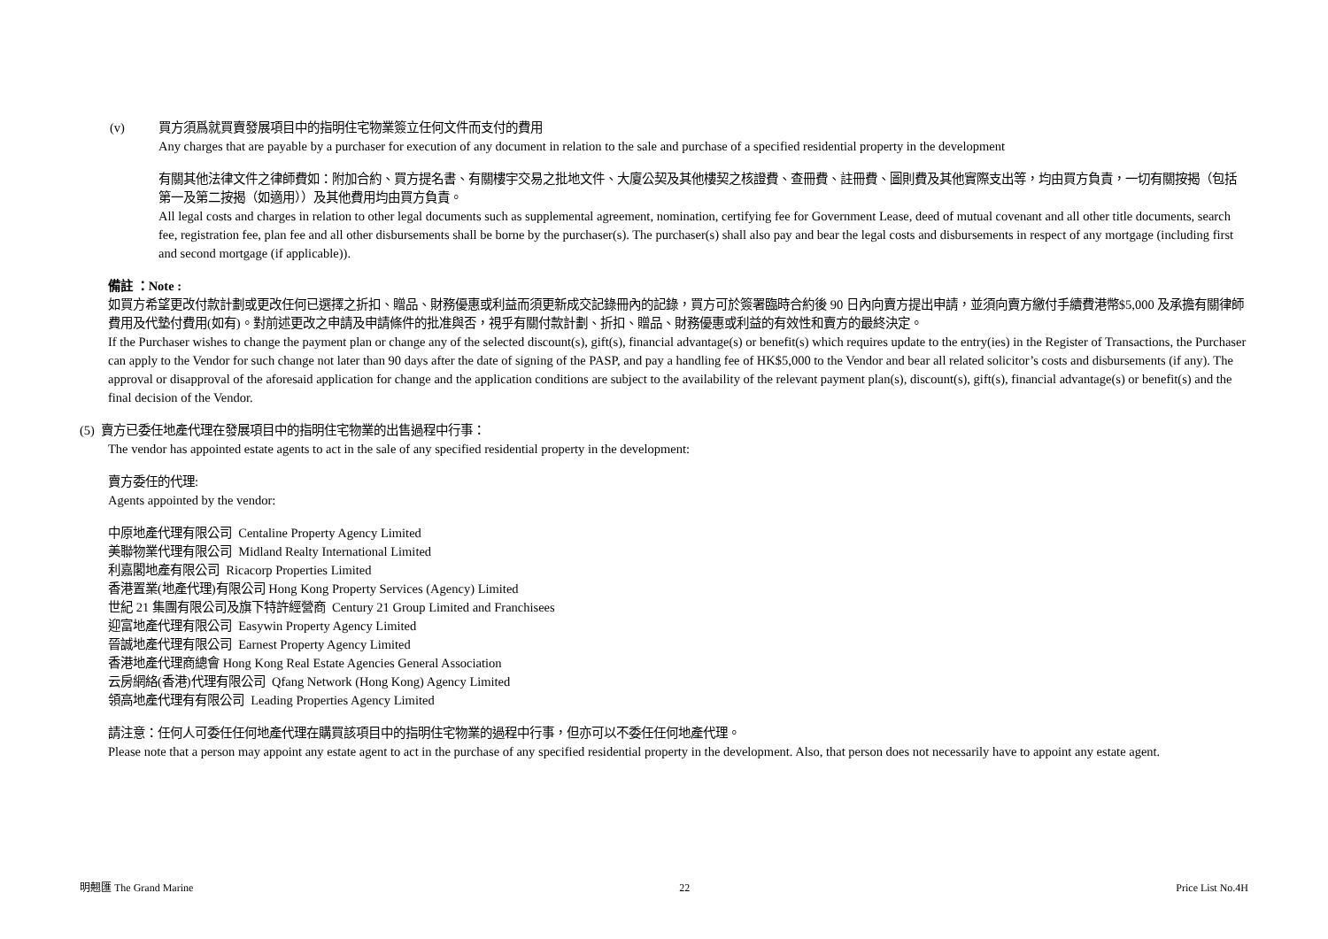(v) 買方須爲就買賣發展項目中的指明住宅物業簽立任何文件而支付的費用
Any charges that are payable by a purchaser for execution of any document in relation to the sale and purchase of a specified residential property in the development
有關其他法律文件之律師費如：附加合約、買方提名書、有關樓宇交易之批地文件、大廈公契及其他樓契之核證費、查冊費、註冊費、圖則費及其他實際支出等，均由買方負責，一切有關按揭（包括第一及第二按揭（如適用））及其他費用均由買方負責。
All legal costs and charges in relation to other legal documents such as supplemental agreement, nomination, certifying fee for Government Lease, deed of mutual covenant and all other title documents, search fee, registration fee, plan fee and all other disbursements shall be borne by the purchaser(s). The purchaser(s) shall also pay and bear the legal costs and disbursements in respect of any mortgage (including first and second mortgage (if applicable)).
備註 ：Note :
如買方希望更改付款計劃或更改任何已選擇之折扣、贈品、財務優惠或利益而須更新成交記錄冊內的記錄，買方可於簽署臨時合約後 90 日內向賣方提出申請，並須向賣方繳付手續費港幣$5,000 及承擔有關律師費用及代墊付費用(如有)。對前述更改之申請及申請條件的批准與否，視乎有關付款計劃、折扣、贈品、財務優惠或利益的有效性和賣方的最終決定。
If the Purchaser wishes to change the payment plan or change any of the selected discount(s), gift(s), financial advantage(s) or benefit(s) which requires update to the entry(ies) in the Register of Transactions, the Purchaser can apply to the Vendor for such change not later than 90 days after the date of signing of the PASP, and pay a handling fee of HK$5,000 to the Vendor and bear all related solicitor’s costs and disbursements (if any). The approval or disapproval of the aforesaid application for change and the application conditions are subject to the availability of the relevant payment plan(s), discount(s), gift(s), financial advantage(s) or benefit(s) and the final decision of the Vendor.
(5) 賣方已委任地產代理在發展項目中的指明住宅物業的出售過程中行事：
The vendor has appointed estate agents to act in the sale of any specified residential property in the development:
賣方委任的代理:
Agents appointed by the vendor:
中原地產代理有限公司 Centaline Property Agency Limited
美聯物業代理有限公司 Midland Realty International Limited
利嘉閣地產有限公司 Ricacorp Properties Limited
香港置業(地產代理)有限公司 Hong Kong Property Services (Agency) Limited
世紀 21 集團有限公司及旗下特許經營商 Century 21 Group Limited and Franchisees
迎富地產代理有限公司 Easywin Property Agency Limited
晉誠地產代理有限公司 Earnest Property Agency Limited
香港地產代理商總會 Hong Kong Real Estate Agencies General Association
云房網絡(香港)代理有限公司 Qfang Network (Hong Kong) Agency Limited
領高地產代理有有限公司 Leading Properties Agency Limited
請注意：任何人可委任任何地產代理在購買該項目中的指明住宅物業的過程中行事，但亦可以不委任任何地產代理。
Please note that a person may appoint any estate agent to act in the purchase of any specified residential property in the development. Also, that person does not necessarily have to appoint any estate agent.
明翹匯 The Grand Marine 22 Price List No.4H